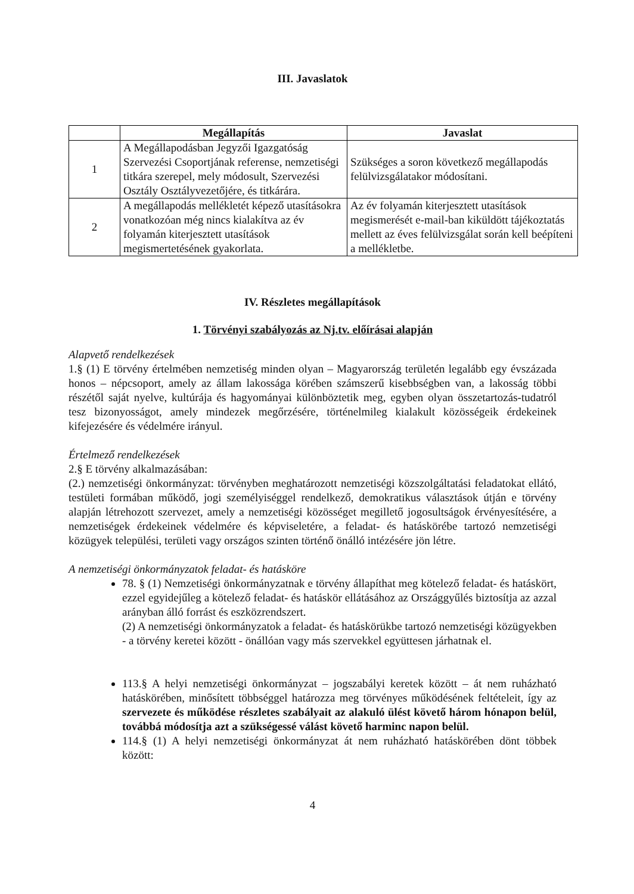III. Javaslatok
| | Megállapítás | Javaslat |
| --- | --- | --- |
| 1 | A Megállapodásban Jegyzői Igazgatóság Szervezési Csoportjának referense, nemzetiségi titkára szerepel, mely módosult, Szervezési Osztály Osztályvezetőjére, és titkárára. | Szükséges a soron következő megállapodás felülvizsgálatakor módosítani. |
| 2 | A megállapodás mellékletét képező utasításokra vonatkozóan még nincs kialakítva az év folyamán kiterjesztett utasítások megismertetésének gyakorlata. | Az év folyamán kiterjesztett utasítások megismerését e-mail-ban kiküldött tájékoztatás mellett az éves felülvizsgálat során kell beépíteni a mellékletbe. |
IV. Részletes megállapítások
1. Törvényi szabályozás az Nj.tv. előírásai alapján
Alapvető rendelkezések
1.§ (1) E törvény értelmében nemzetiség minden olyan – Magyarország területén legalább egy évszázada honos – népcsoport, amely az állam lakossága körében számszerű kisebbségben van, a lakosság többi részétől saját nyelve, kultúrája és hagyományai különböztetik meg, egyben olyan összetartozás-tudatról tesz bizonyosságot, amely mindezek megőrzésére, történelmileg kialakult közösségeik érdekeinek kifejezésére és védelmére irányul.
Értelmező rendelkezések
2.§ E törvény alkalmazásában:
(2.) nemzetiségi önkormányzat: törvényben meghatározott nemzetiségi közszolgáltatási feladatokat ellátó, testületi formában működő, jogi személyiséggel rendelkező, demokratikus választások útján e törvény alapján létrehozott szervezet, amely a nemzetiségi közösséget megillető jogosultságok érvényesítésére, a nemzetiségek érdekeinek védelmére és képviseletére, a feladat- és hatáskörébe tartozó nemzetiségi közügyek települési, területi vagy országos szinten történő önálló intézésére jön létre.
A nemzetiségi önkormányzatok feladat- és hatásköre
78. § (1) Nemzetiségi önkormányzatnak e törvény állapíthat meg kötelező feladat- és hatáskört, ezzel egyidejűleg a kötelező feladat- és hatáskör ellátásához az Országgyűlés biztosítja az azzal arányban álló forrást és eszközrendszert.
(2) A nemzetiségi önkormányzatok a feladat- és hatáskörükbe tartozó nemzetiségi közügyekben - a törvény keretei között - önállóan vagy más szervekkel együttesen járhatnak el.
113.§ A helyi nemzetiségi önkormányzat – jogszabályi keretek között – át nem ruházható hatáskörében, minősített többséggel határozza meg törvényes működésének feltételeit, így az szervezete és működése részletes szabályait az alakuló ülést követő három hónapon belül, továbbá módosítja azt a szükségessé válást követő harminc napon belül.
114.§ (1) A helyi nemzetiségi önkormányzat át nem ruházható hatáskörében dönt többek között:
4